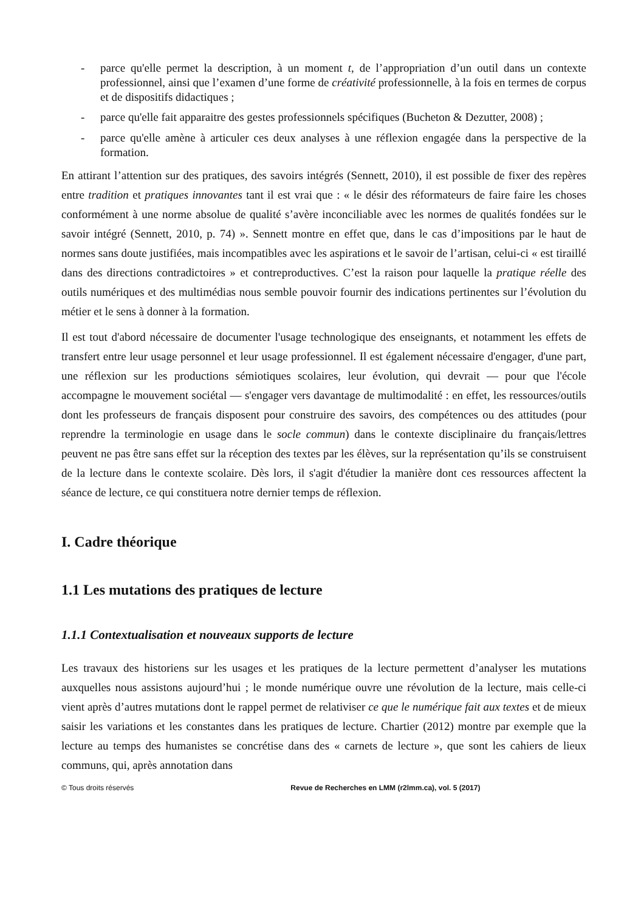- parce qu'elle permet la description, à un moment t, de l’appropriation d’un outil dans un contexte professionnel, ainsi que l’examen d’une forme de créativité professionnelle, à la fois en termes de corpus et de dispositifs didactiques ;
- parce qu'elle fait apparaitre des gestes professionnels spécifiques (Bucheton & Dezutter, 2008) ;
- parce qu'elle amène à articuler ces deux analyses à une réflexion engagée dans la perspective de la formation.
En attirant l’attention sur des pratiques, des savoirs intégrés (Sennett, 2010), il est possible de fixer des repères entre tradition et pratiques innovantes tant il est vrai que : « le désir des réformateurs de faire faire les choses conformément à une norme absolue de qualité s’avère inconciliable avec les normes de qualités fondées sur le savoir intégré (Sennett, 2010, p. 74) ». Sennett montre en effet que, dans le cas d’impositions par le haut de normes sans doute justifiées, mais incompatibles avec les aspirations et le savoir de l’artisan, celui-ci « est tiraillé dans des directions contradictoires » et contreproductives. C’est la raison pour laquelle la pratique réelle des outils numériques et des multimédias nous semble pouvoir fournir des indications pertinentes sur l’évolution du métier et le sens à donner à la formation.
Il est tout d'abord nécessaire de documenter l'usage technologique des enseignants, et notamment les effets de transfert entre leur usage personnel et leur usage professionnel. Il est également nécessaire d'engager, d'une part, une réflexion sur les productions sémiotiques scolaires, leur évolution, qui devrait — pour que l'école accompagne le mouvement sociétal — s'engager vers davantage de multimodalité : en effet, les ressources/outils dont les professeurs de français disposent pour construire des savoirs, des compétences ou des attitudes (pour reprendre la terminologie en usage dans le socle commun) dans le contexte disciplinaire du français/lettres peuvent ne pas être sans effet sur la réception des textes par les élèves, sur la représentation qu’ils se construisent de la lecture dans le contexte scolaire. Dès lors, il s'agit d'étudier la manière dont ces ressources affectent la séance de lecture, ce qui constituera notre dernier temps de réflexion.
I. Cadre théorique
1.1 Les mutations des pratiques de lecture
1.1.1 Contextualisation et nouveaux supports de lecture
Les travaux des historiens sur les usages et les pratiques de la lecture permettent d’analyser les mutations auxquelles nous assistons aujourd’hui ; le monde numérique ouvre une révolution de la lecture, mais celle-ci vient après d’autres mutations dont le rappel permet de relativiser ce que le numérique fait aux textes et de mieux saisir les variations et les constantes dans les pratiques de lecture. Chartier (2012) montre par exemple que la lecture au temps des humanistes se concrétise dans des « carnets de lecture », que sont les cahiers de lieux communs, qui, après annotation dans
© Tous droits réservés Revue de Recherches en LMM (r2lmm.ca), vol. 5 (2017)